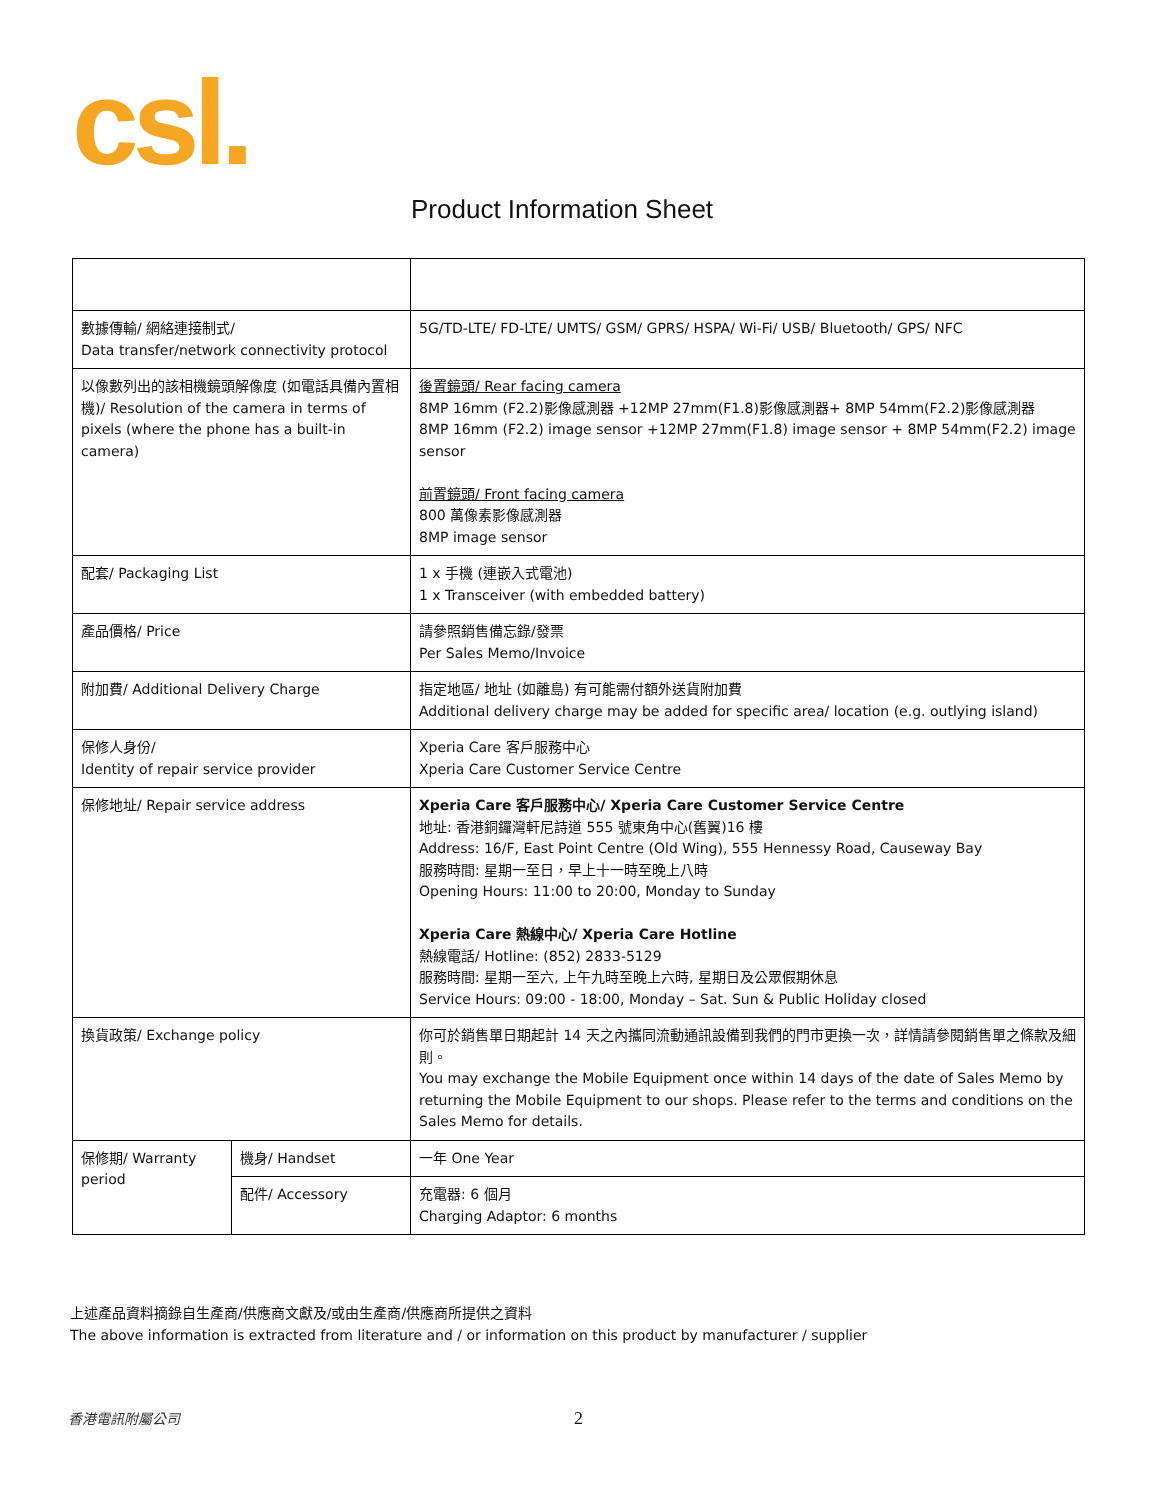csl.
Product Information Sheet
| 數據傳輸/ 網絡連接制式/ Data transfer/network connectivity protocol | | 5G/TD-LTE/ FD-LTE/ UMTS/ GSM/ GPRS/ HSPA/ Wi-Fi/ USB/ Bluetooth/ GPS/ NFC |
| 以像數列出的該相機鏡頭解像度 (如電話具備內置相機)/ Resolution of the camera in terms of pixels (where the phone has a built-in camera) | | 後置鏡頭/ Rear facing camera 8MP 16mm (F2.2)影像感測器 +12MP 27mm(F1.8)影像感測器+ 8MP 54mm(F2.2)影像感測器 8MP 16mm (F2.2) image sensor +12MP 27mm(F1.8) image sensor + 8MP 54mm(F2.2) image sensor 前置鏡頭/ Front facing camera 800 萬像素影像感測器 8MP image sensor |
| 配套/ Packaging List | | 1 x 手機 (連嵌入式電池) 1 x Transceiver (with embedded battery) |
| 產品價格/ Price | | 請參照銷售備忘錄/發票 Per Sales Memo/Invoice |
| 附加費/ Additional Delivery Charge | | 指定地區/ 地址 (如離島) 有可能需付額外送貨附加費 Additional delivery charge may be added for specific area/ location (e.g. outlying island) |
| 保修人身份/ Identity of repair service provider | | Xperia Care 客戶服務中心 Xperia Care Customer Service Centre |
| 保修地址/ Repair service address | | Xperia Care 客戶服務中心/ Xperia Care Customer Service Centre 地址: 香港銅鑼灣軒尼詩道 555 號東角中心(舊翼)16 樓 Address: 16/F, East Point Centre (Old Wing), 555 Hennessy Road, Causeway Bay 服務時間: 星期一至日，早上十一時至晚上八時 Opening Hours: 11:00 to 20:00, Monday to Sunday Xperia Care 熱線中心/ Xperia Care Hotline 熱線電話/ Hotline: (852) 2833-5129 服務時間: 星期一至六, 上午九時至晚上六時, 星期日及公眾假期休息 Service Hours: 09:00 - 18:00, Monday – Sat. Sun & Public Holiday closed |
| 換貨政策/ Exchange policy | | 你可於銷售單日期起計 14 天之內攜同流動通訊設備到我們的門市更換一次，詳情請參閱銷售單之條款及細則。 You may exchange the Mobile Equipment once within 14 days of the date of Sales Memo by returning the Mobile Equipment to our shops. Please refer to the terms and conditions on the Sales Memo for details. |
| 保修期/ Warranty period | 機身/ Handset | 一年 One Year |
| | 配件/ Accessory | 充電器: 6 個月 Charging Adaptor: 6 months |
上述產品資料摘錄自生產商/供應商文獻及/或由生產商/供應商所提供之資料
The above information is extracted from literature and / or information on this product by manufacturer / supplier
香港電訊附屬公司 2